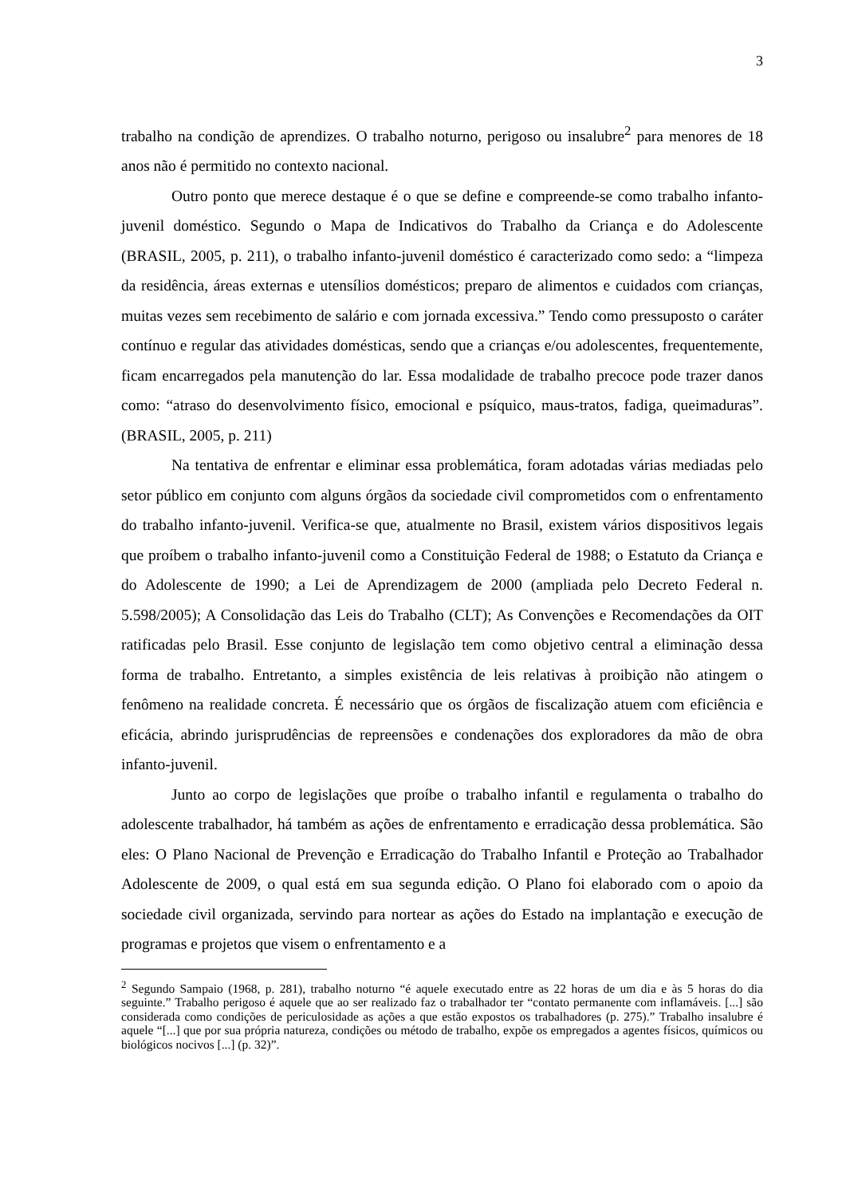3
trabalho na condição de aprendizes. O trabalho noturno, perigoso ou insalubre<sup>2</sup> para menores de 18 anos não é permitido no contexto nacional.
Outro ponto que merece destaque é o que se define e compreende-se como trabalho infanto-juvenil doméstico. Segundo o Mapa de Indicativos do Trabalho da Criança e do Adolescente (BRASIL, 2005, p. 211), o trabalho infanto-juvenil doméstico é caracterizado como sedo: a “limpeza da residência, áreas externas e utensílios domésticos; preparo de alimentos e cuidados com crianças, muitas vezes sem recebimento de salário e com jornada excessiva.” Tendo como pressuposto o caráter contínuo e regular das atividades domésticas, sendo que a crianças e/ou adolescentes, frequentemente, ficam encarregados pela manutenção do lar. Essa modalidade de trabalho precoce pode trazer danos como: “atraso do desenvolvimento físico, emocional e psíquico, maus-tratos, fadiga, queimaduras”. (BRASIL, 2005, p. 211)
Na tentativa de enfrentar e eliminar essa problemática, foram adotadas várias mediadas pelo setor público em conjunto com alguns órgãos da sociedade civil comprometidos com o enfrentamento do trabalho infanto-juvenil. Verifica-se que, atualmente no Brasil, existem vários dispositivos legais que proíbem o trabalho infanto-juvenil como a Constituição Federal de 1988; o Estatuto da Criança e do Adolescente de 1990; a Lei de Aprendizagem de 2000 (ampliada pelo Decreto Federal n. 5.598/2005); A Consolidação das Leis do Trabalho (CLT); As Convenções e Recomendações da OIT ratificadas pelo Brasil. Esse conjunto de legislação tem como objetivo central a eliminação dessa forma de trabalho. Entretanto, a simples existência de leis relativas à proibição não atingem o fenômeno na realidade concreta. É necessário que os órgãos de fiscalização atuem com eficiência e eficácia, abrindo jurisprudências de repreensões e condenações dos exploradores da mão de obra infanto-juvenil.
Junto ao corpo de legislações que proíbe o trabalho infantil e regulamenta o trabalho do adolescente trabalhador, há também as ações de enfrentamento e erradicação dessa problemática. São eles: O Plano Nacional de Prevenção e Erradicação do Trabalho Infantil e Proteção ao Trabalhador Adolescente de 2009, o qual está em sua segunda edição. O Plano foi elaborado com o apoio da sociedade civil organizada, servindo para nortear as ações do Estado na implantação e execução de programas e projetos que visem o enfrentamento e a
<sup>2</sup> Segundo Sampaio (1968, p. 281), trabalho noturno “é aquele executado entre as 22 horas de um dia e às 5 horas do dia seguinte.” Trabalho perigoso é aquele que ao ser realizado faz o trabalhador ter “contato permanente com inflamáveis. [...] são considerada como condições de periculosidade as ações a que estão expostos os trabalhadores (p. 275).” Trabalho insalubre é aquele “[...] que por sua própria natureza, condições ou método de trabalho, expõe os empregados a agentes físicos, químicos ou biológicos nocivos [...] (p. 32)”.